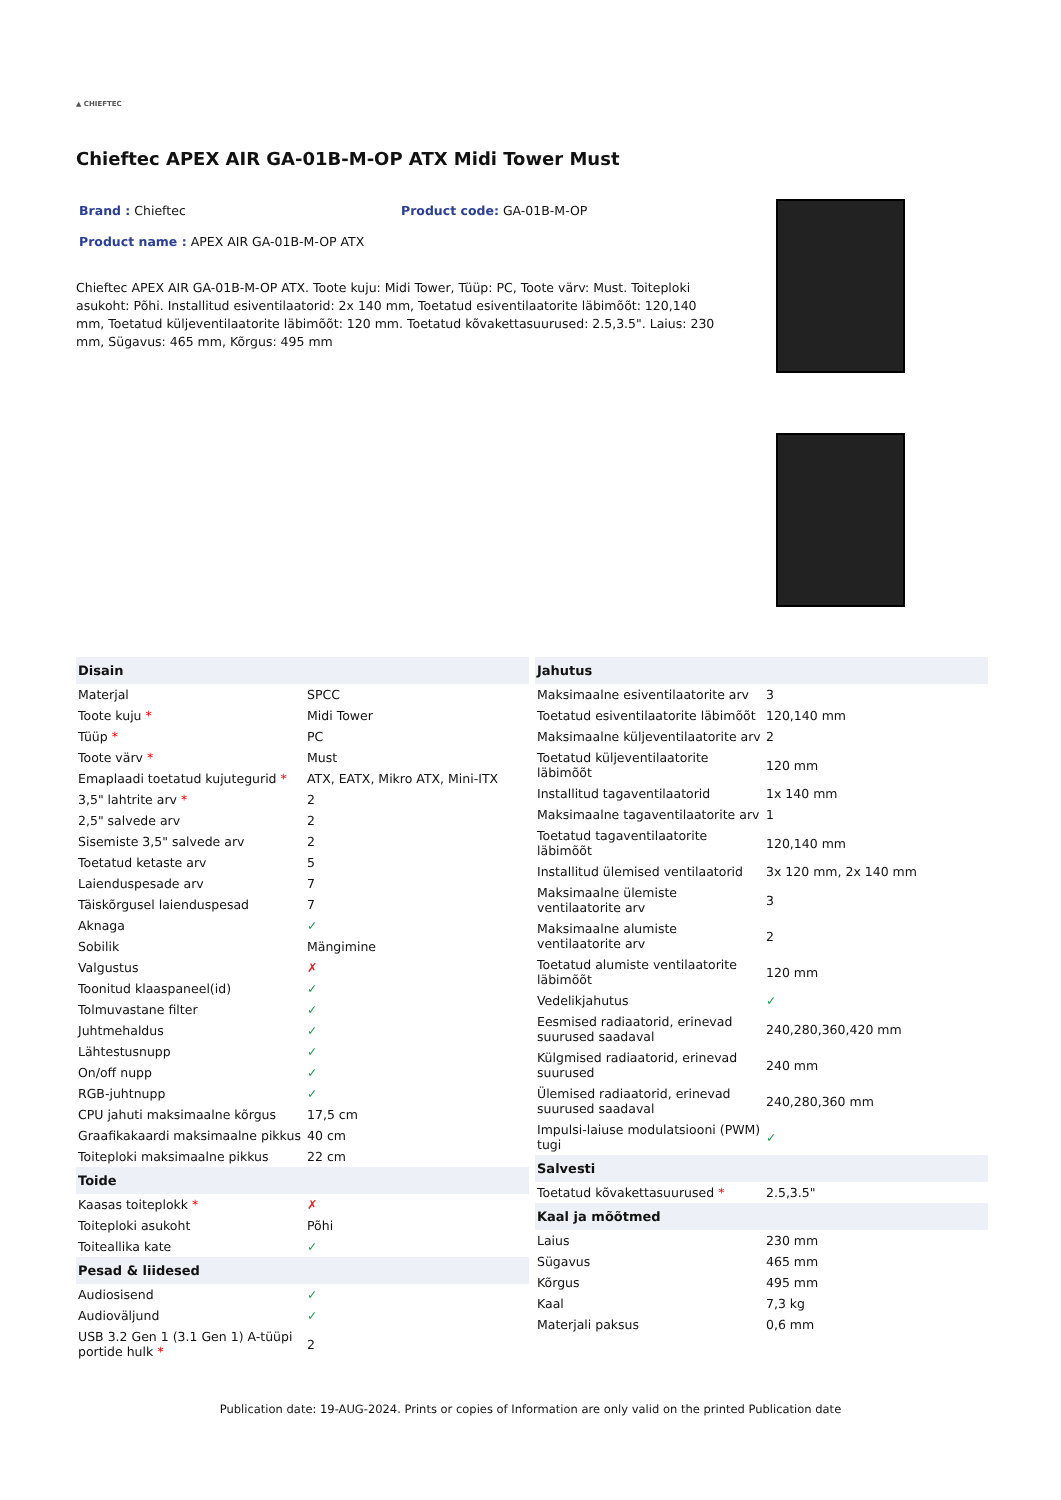▲ CHIEFTEC
Chieftec APEX AIR GA-01B-M-OP ATX Midi Tower Must
Brand : Chieftec Product code: GA-01B-M-OP
Product name : APEX AIR GA-01B-M-OP ATX
Chieftec APEX AIR GA-01B-M-OP ATX. Toote kuju: Midi Tower, Tüüp: PC, Toote värv: Must. Toiteploki asukoht: Põhi. Installitud esiventilaatorid: 2x 140 mm, Toetatud esiventilaatorite läbimõõt: 120,140 mm, Toetatud küljeventilaatorite läbimõõt: 120 mm. Toetatud kõvakettasuurused: 2.5,3.5". Laius: 230 mm, Sügavus: 465 mm, Kõrgus: 495 mm
| Disain | |
| --- | --- |
| Materjal | SPCC |
| Toote kuju * | Midi Tower |
| Tüüp * | PC |
| Toote värv * | Must |
| Emaplaadi toetatud kujutegurid * | ATX, EATX, Mikro ATX, Mini-ITX |
| 3,5" lahtrite arv * | 2 |
| 2,5" salvede arv | 2 |
| Sisemiste 3,5" salvede arv | 2 |
| Toetatud ketaste arv | 5 |
| Laienduspesade arv | 7 |
| Täiskõrgusel laienduspesad | 7 |
| Aknaga | ✓ |
| Sobilik | Mängimine |
| Valgustus | ✗ |
| Toonitud klaaspaneel(id) | ✓ |
| Tolmuvastane filter | ✓ |
| Juhtmehaldus | ✓ |
| Lähtestusnupp | ✓ |
| On/off nupp | ✓ |
| RGB-juhtnupp | ✓ |
| CPU jahuti maksimaalne kõrgus | 17,5 cm |
| Graafikakaardi maksimaalne pikkus | 40 cm |
| Toiteploki maksimaalne pikkus | 22 cm |
| Toide | |
| Kaasas toiteplokk * | ✗ |
| Toiteploki asukoht | Põhi |
| Toiteallika kate | ✓ |
| Pesad & liidesed | |
| Audiosisend | ✓ |
| Audioväljund | ✓ |
| USB 3.2 Gen 1 (3.1 Gen 1) A-tüüpi portide hulk * | 2 |
| Jahutus | |
| --- | --- |
| Maksimaalne esiventilaatorite arv | 3 |
| Toetatud esiventilaatorite läbimõõt | 120,140 mm |
| Maksimaalne küljeventilaatorite arv | 2 |
| Toetatud küljeventilaatorite läbimõõt | 120 mm |
| Installitud tagaventilaatorid | 1x 140 mm |
| Maksimaalne tagaventilaatorite arv | 1 |
| Toetatud tagaventilaatorite läbimõõt | 120,140 mm |
| Installitud ülemised ventilaatorid | 3x 120 mm, 2x 140 mm |
| Maksimaalne ülemiste ventilaatorite arv | 3 |
| Maksimaalne alumiste ventilaatorite arv | 2 |
| Toetatud alumiste ventilaatorite läbimõõt | 120 mm |
| Vedelikjahutus | ✓ |
| Eesmised radiaatorid, erinevad suurused saadaval | 240,280,360,420 mm |
| Külgmised radiaatorid, erinevad suurused | 240 mm |
| Ülemised radiaatorid, erinevad suurused saadaval | 240,280,360 mm |
| Impulsi-laiuse modulatsiooni (PWM) tugi | ✓ |
| Salvesti | |
| Toetatud kõvakettasuurused * | 2.5,3.5" |
| Kaal ja mõõtmed | |
| Laius | 230 mm |
| Sügavus | 465 mm |
| Kõrgus | 495 mm |
| Kaal | 7,3 kg |
| Materjali paksus | 0,6 mm |
Publication date: 19-AUG-2024. Prints or copies of Information are only valid on the printed Publication date